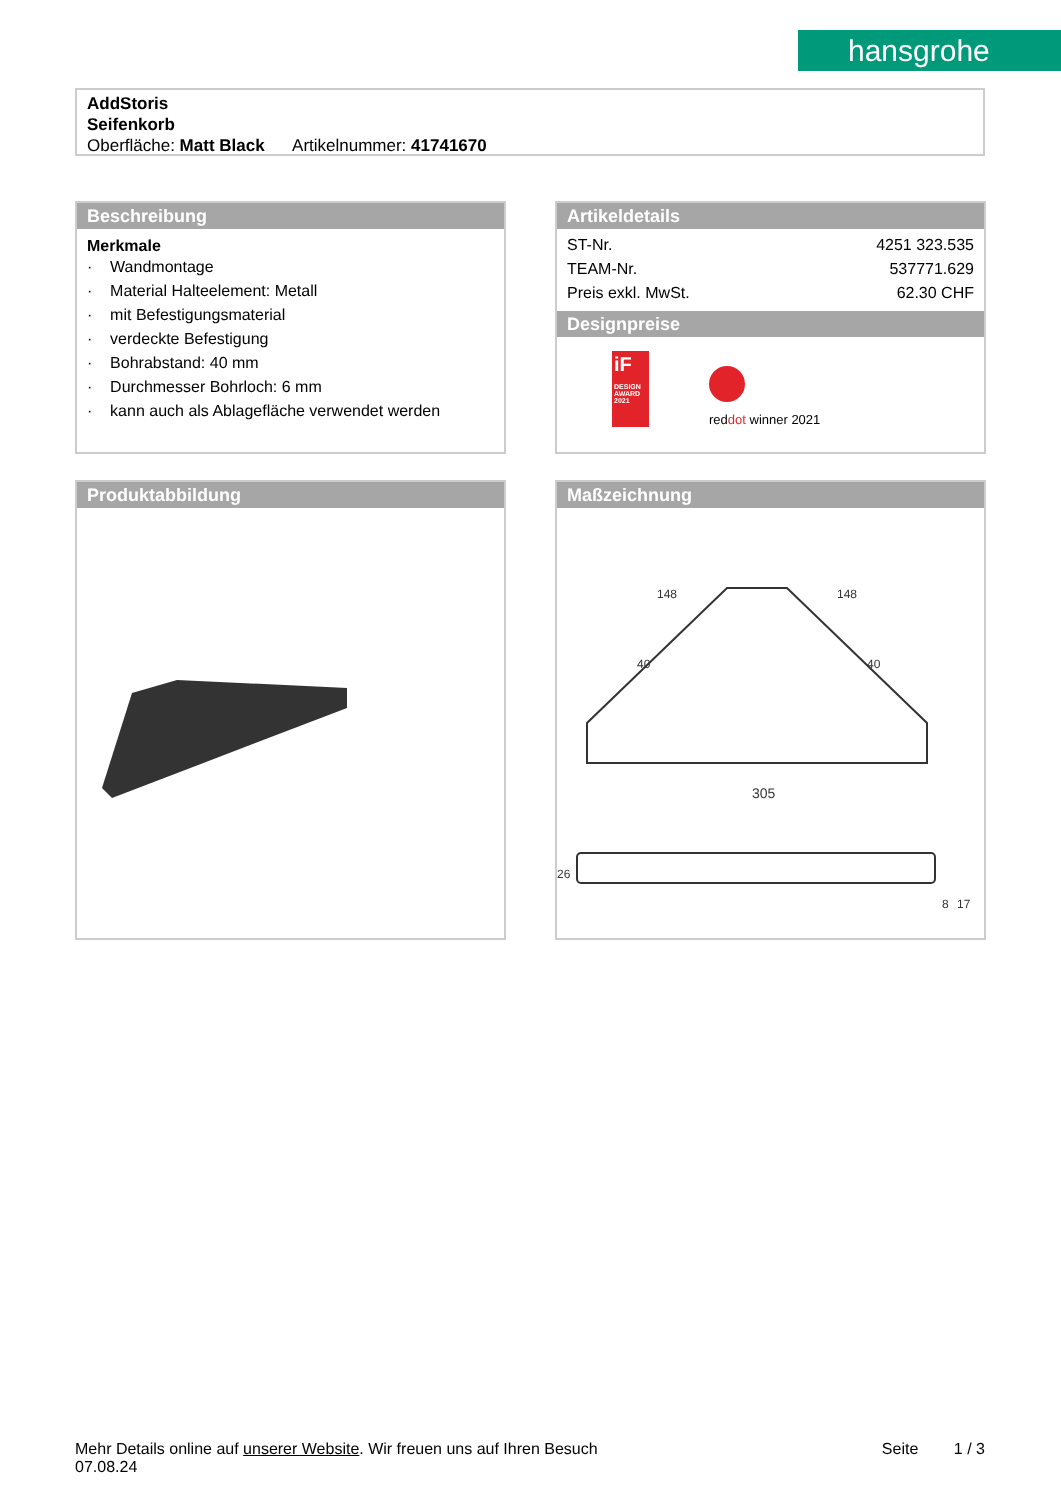hansgrohe
AddStoris
Seifenkorb
Oberfläche: Matt Black Artikelnummer: 41741670
Beschreibung
Merkmale
· Wandmontage
· Material Halteelement: Metall
· mit Befestigungsmaterial
· verdeckte Befestigung
· Bohrabstand: 40 mm
· Durchmesser Bohrloch: 6 mm
· kann auch als Ablagefläche verwendet werden
Artikeldetails
| ST-Nr. | 4251 323.535 |
| TEAM-Nr. | 537771.629 |
| Preis exkl. MwSt. | 62.30 CHF |
Designpreise
iF
DESIGN AWARD 2021
reddot winner 2021
Produktabbildung
Maßzeichnung
305
148
148
40
40
26
8
17
Mehr Details online auf unserer Website. Wir freuen uns auf Ihren Besuch Seite 1 / 3
07.08.24